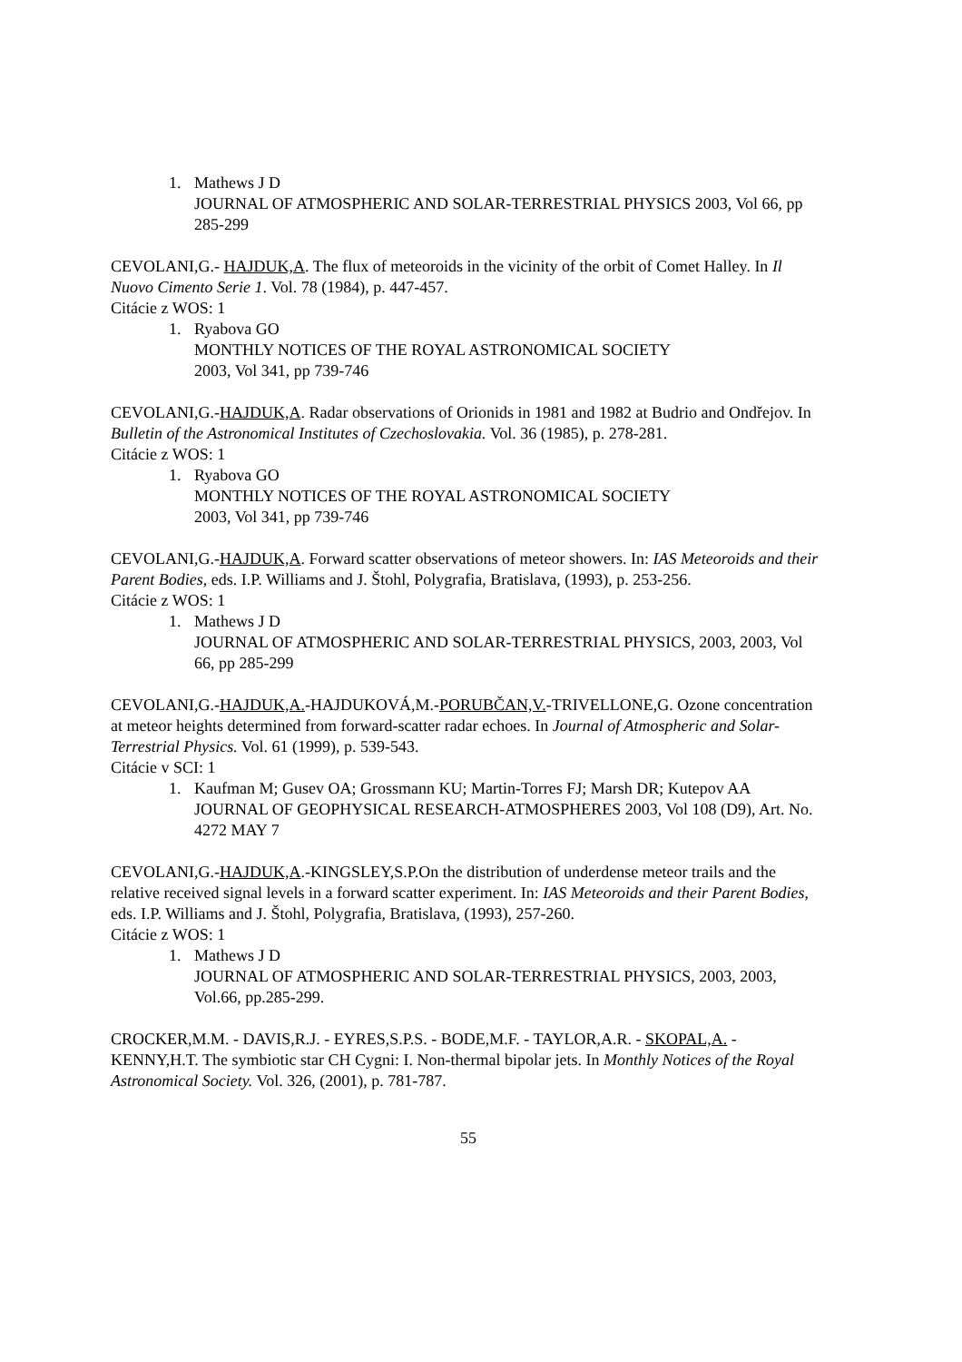1. Mathews J D
JOURNAL OF ATMOSPHERIC AND SOLAR-TERRESTRIAL PHYSICS 2003, Vol 66, pp 285-299
CEVOLANI,G.- HAJDUK,A. The flux of meteoroids in the vicinity of the orbit of Comet Halley. In Il Nuovo Cimento Serie 1. Vol. 78 (1984), p. 447-457.
Citácie z WOS: 1
1. Ryabova GO
MONTHLY NOTICES OF THE ROYAL ASTRONOMICAL SOCIETY
2003, Vol 341, pp 739-746
CEVOLANI,G.-HAJDUK,A. Radar observations of Orionids in 1981 and 1982 at Budrio and Ondřejov. In Bulletin of the Astronomical Institutes of Czechoslovakia. Vol. 36 (1985), p. 278-281.
Citácie z WOS: 1
1. Ryabova GO
MONTHLY NOTICES OF THE ROYAL ASTRONOMICAL SOCIETY
2003, Vol 341, pp 739-746
CEVOLANI,G.-HAJDUK,A. Forward scatter observations of meteor showers. In: IAS Meteoroids and their Parent Bodies, eds. I.P. Williams and J. Štohl, Polygrafia, Bratislava, (1993), p. 253-256.
Citácie z WOS: 1
1. Mathews J D
JOURNAL OF ATMOSPHERIC AND SOLAR-TERRESTRIAL PHYSICS, 2003, 2003, Vol 66, pp 285-299
CEVOLANI,G.-HAJDUK,A.-HAJDUKOVÁ,M.-PORUBČAN,V.-TRIVELLONE,G. Ozone concentration at meteor heights determined from forward-scatter radar echoes. In Journal of Atmospheric and Solar-Terrestrial Physics. Vol. 61 (1999), p. 539-543.
Citácie v SCI: 1
1. Kaufman M; Gusev OA; Grossmann KU; Martin-Torres FJ; Marsh DR; Kutepov AA
JOURNAL OF GEOPHYSICAL RESEARCH-ATMOSPHERES 2003, Vol 108 (D9), Art. No. 4272 MAY 7
CEVOLANI,G.-HAJDUK,A.-KINGSLEY,S.P.On the distribution of underdense meteor trails and the relative received signal levels in a forward scatter experiment. In: IAS Meteoroids and their Parent Bodies, eds. I.P. Williams and J. Štohl, Polygrafia, Bratislava, (1993), 257-260.
Citácie z WOS: 1
1. Mathews J D
JOURNAL OF ATMOSPHERIC AND SOLAR-TERRESTRIAL PHYSICS, 2003, 2003, Vol.66, pp.285-299.
CROCKER,M.M. - DAVIS,R.J. - EYRES,S.P.S. - BODE,M.F. - TAYLOR,A.R. - SKOPAL,A. - KENNY,H.T. The symbiotic star CH Cygni: I. Non-thermal bipolar jets. In Monthly Notices of the Royal Astronomical Society. Vol. 326, (2001), p. 781-787.
55